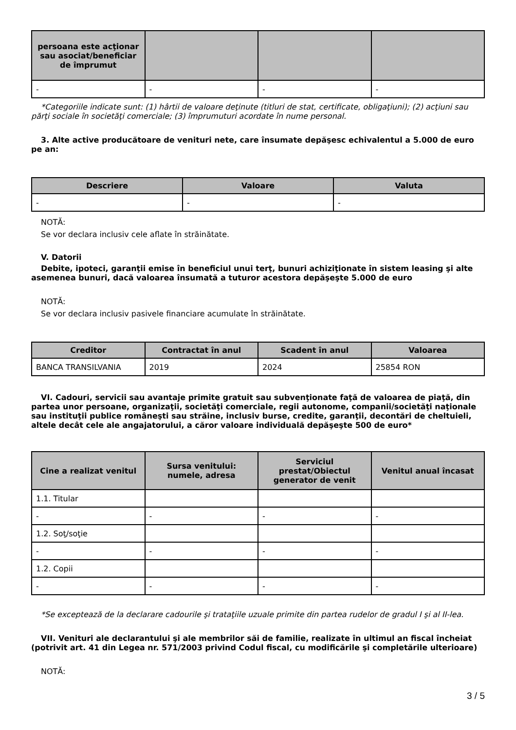| persoana este acţionar sau asociat/beneficiar de împrumut | | | |
| --- | --- | --- | --- |
| - | - | - | - |
*Categoriile indicate sunt: (1) hârtii de valoare deţinute (titluri de stat, certificate, obligaţiuni); (2) acţiuni sau părţi sociale în societăţi comerciale; (3) împrumuturi acordate în nume personal.
3. Alte active producătoare de venituri nete, care însumate depăşesc echivalentul a 5.000 de euro pe an:
| Descriere | Valoare | Valuta |
| --- | --- | --- |
| - | - | - |
NOTĂ:
Se vor declara inclusiv cele aflate în străinătate.
V. Datorii
Debite, ipoteci, garanţii emise în beneficiul unui terţ, bunuri achiziţionate în sistem leasing şi alte asemenea bunuri, dacă valoarea însumată a tuturor acestora depăşeşte 5.000 de euro
NOTĂ:
Se vor declara inclusiv pasivele financiare acumulate în străinătate.
| Creditor | Contractat în anul | Scadent în anul | Valoarea |
| --- | --- | --- | --- |
| BANCA TRANSILVANIA | 2019 | 2024 | 25854 RON |
VI. Cadouri, servicii sau avantaje primite gratuit sau subvenţionate faţă de valoarea de piaţă, din partea unor persoane, organizaţii, societăţi comerciale, regii autonome, companii/societăţi naţionale sau instituţii publice româneşti sau străine, inclusiv burse, credite, garanţii, decontări de cheltuieli, altele decât cele ale angajatorului, a căror valoare individuală depăşeşte 500 de euro*
| Cine a realizat venitul | Sursa venitului: numele, adresa | Serviciul prestat/Obiectul generator de venit | Venitul anual încasat |
| --- | --- | --- | --- |
| 1.1. Titular | | | |
| - | - | - | - |
| 1.2. Soţ/soţie | | | |
| - | - | - | - |
| 1.2. Copii | | | |
| - | - | - | - |
*Se exceptează de la declarare cadourile şi trataţiile uzuale primite din partea rudelor de gradul I şi al II-lea.
VII. Venituri ale declarantului şi ale membrilor săi de familie, realizate în ultimul an fiscal încheiat (potrivit art. 41 din Legea nr. 571/2003 privind Codul fiscal, cu modificările şi completările ulterioare)
NOTĂ:
3 / 5